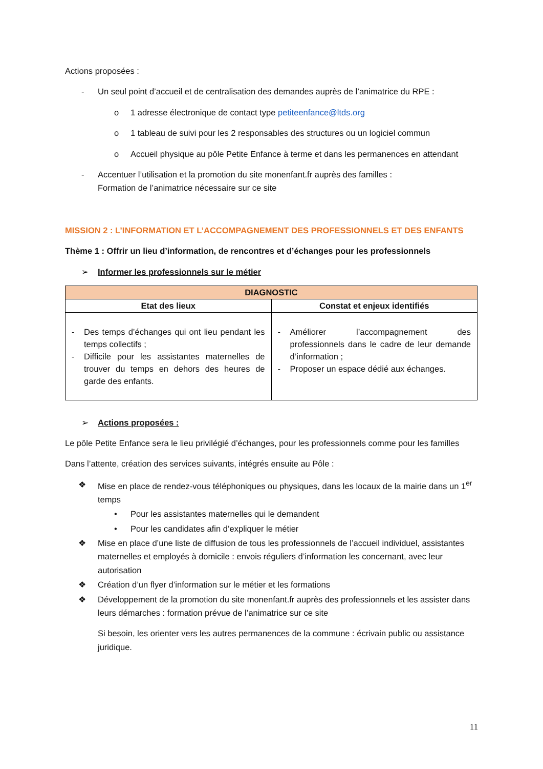Actions proposées :
- Un seul point d’accueil et de centralisation des demandes auprès de l’animatrice du RPE :
o 1 adresse électronique de contact type petiteenfance@ltds.org
o 1 tableau de suivi pour les 2 responsables des structures ou un logiciel commun
o Accueil physique au pôle Petite Enfance à terme et dans les permanences en attendant
- Accentuer l’utilisation et la promotion du site monenfant.fr auprès des familles :
Formation de l’animatrice nécessaire sur ce site
MISSION 2 : L’INFORMATION ET L’ACCOMPAGNEMENT DES PROFESSIONNELS ET DES ENFANTS
Thème 1 : Offrir un lieu d’information, de rencontres et d’échanges pour les professionnels
➢ Informer les professionnels sur le métier
| DIAGNOSTIC | |
| --- | --- |
| Etat des lieux | Constat et enjeux identifiés |
| - Des temps d’échanges qui ont lieu pendant les temps collectifs ; - Difficile pour les assistantes maternelles de trouver du temps en dehors des heures de garde des enfants. | - Améliorer l’accompagnement des professionnels dans le cadre de leur demande d’information ; - Proposer un espace dédié aux échanges. |
➢ Actions proposées :
Le pôle Petite Enfance sera le lieu privilégié d’échanges, pour les professionnels comme pour les familles
Dans l’attente, création des services suivants, intégrés ensuite au Pôle :
❖ Mise en place de rendez-vous téléphoniques ou physiques, dans les locaux de la mairie dans un 1<sup>er</sup> temps
• Pour les assistantes maternelles qui le demandent
• Pour les candidates afin d’expliquer le métier
❖ Mise en place d’une liste de diffusion de tous les professionnels de l’accueil individuel, assistantes maternelles et employés à domicile : envois réguliers d’information les concernant, avec leur autorisation
❖ Création d’un flyer d’information sur le métier et les formations
❖ Développement de la promotion du site monenfant.fr auprès des professionnels et les assister dans leurs démarches : formation prévue de l’animatrice sur ce site
Si besoin, les orienter vers les autres permanences de la commune : écrivain public ou assistance juridique.
11